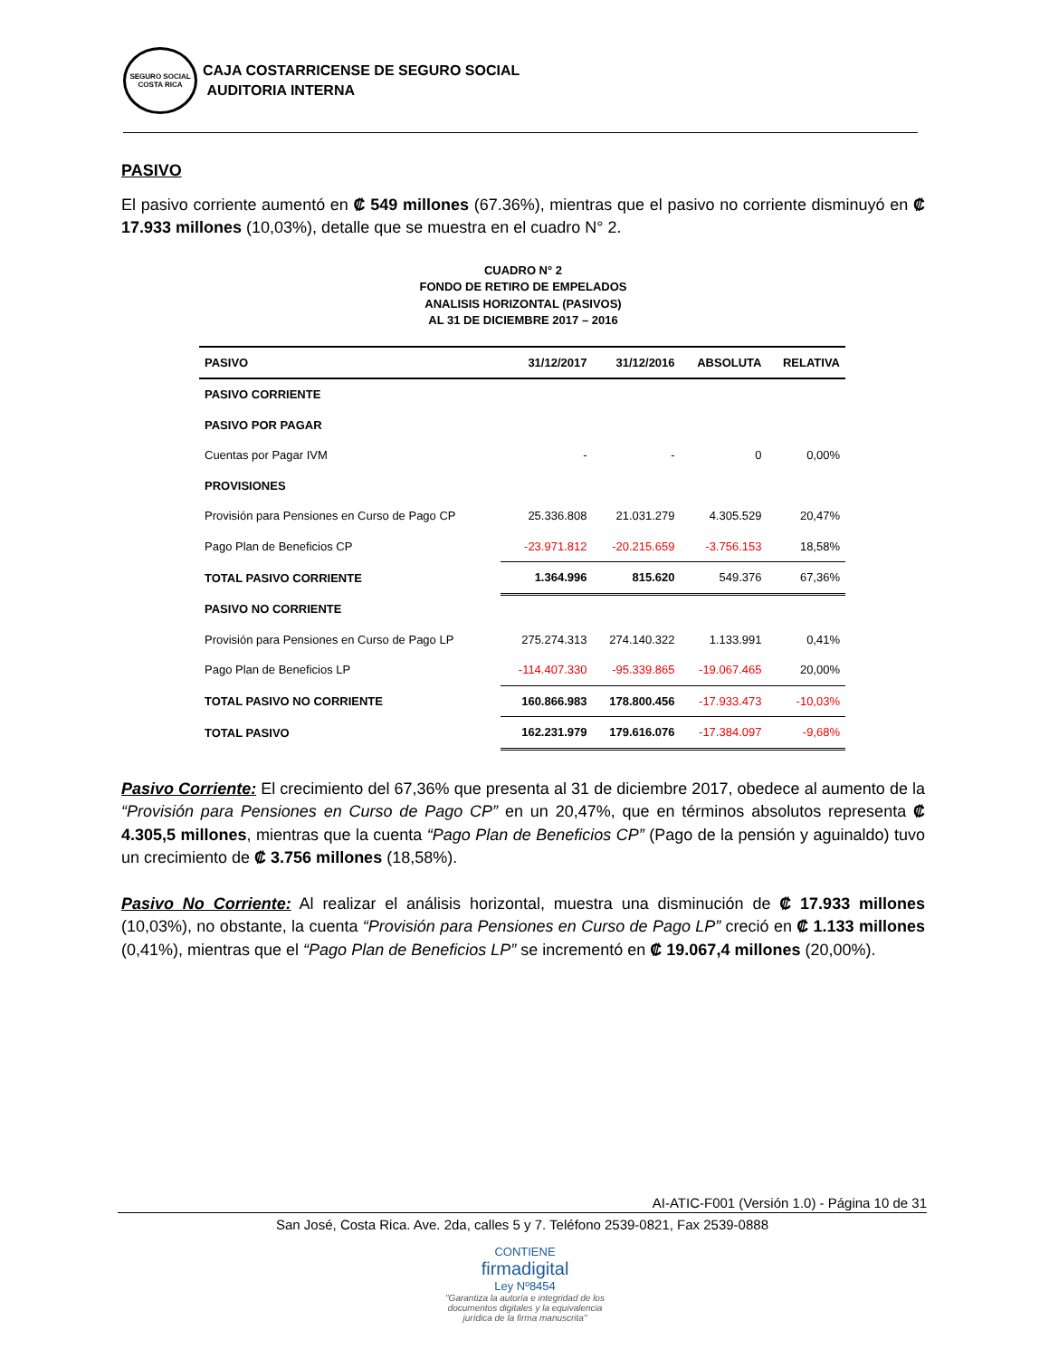SEGURO SOCIAL
COSTA RICA
CAJA COSTARRICENSE DE SEGURO SOCIAL
AUDITORIA INTERNA
PASIVO
El pasivo corriente aumentó en ₡ 549 millones (67.36%), mientras que el pasivo no corriente disminuyó en ₡ 17.933 millones (10,03%), detalle que se muestra en el cuadro N° 2.
CUADRO N° 2
FONDO DE RETIRO DE EMPELADOS
ANALISIS HORIZONTAL (PASIVOS)
AL 31 DE DICIEMBRE 2017 – 2016
| PASIVO | 31/12/2017 | 31/12/2016 | ABSOLUTA | RELATIVA |
| --- | --- | --- | --- | --- |
| PASIVO CORRIENTE | | | | |
| PASIVO POR PAGAR | | | | |
| Cuentas por Pagar IVM | - | - | 0 | 0,00% |
| PROVISIONES | | | | |
| Provisión para Pensiones en Curso de Pago CP | 25.336.808 | 21.031.279 | 4.305.529 | 20,47% |
| Pago Plan de Beneficios CP | -23.971.812 | -20.215.659 | -3.756.153 | 18,58% |
| TOTAL PASIVO CORRIENTE | 1.364.996 | 815.620 | 549.376 | 67,36% |
| PASIVO NO CORRIENTE | | | | |
| Provisión para Pensiones en Curso de Pago LP | 275.274.313 | 274.140.322 | 1.133.991 | 0,41% |
| Pago Plan de Beneficios LP | -114.407.330 | -95.339.865 | -19.067.465 | 20,00% |
| TOTAL PASIVO NO CORRIENTE | 160.866.983 | 178.800.456 | -17.933.473 | -10,03% |
| TOTAL PASIVO | 162.231.979 | 179.616.076 | -17.384.097 | -9,68% |
Pasivo Corriente: El crecimiento del 67,36% que presenta al 31 de diciembre 2017, obedece al aumento de la “Provisión para Pensiones en Curso de Pago CP” en un 20,47%, que en términos absolutos representa ₡ 4.305,5 millones, mientras que la cuenta “Pago Plan de Beneficios CP” (Pago de la pensión y aguinaldo) tuvo un crecimiento de ₡ 3.756 millones (18,58%).
Pasivo No Corriente: Al realizar el análisis horizontal, muestra una disminución de ₡ 17.933 millones (10,03%), no obstante, la cuenta “Provisión para Pensiones en Curso de Pago LP” creció en ₡ 1.133 millones (0,41%), mientras que el “Pago Plan de Beneficios LP” se incrementó en ₡ 19.067,4 millones (20,00%).
AI-ATIC-F001 (Versión 1.0) - Página 10 de 31
San José, Costa Rica. Ave. 2da, calles 5 y 7. Teléfono 2539-0821, Fax 2539-0888
CONTIENE
firmadigital
Ley Nº8454
"Garantiza la autoría e integridad de los documentos digitales y la equivalencia jurídica de la firma manuscrita"